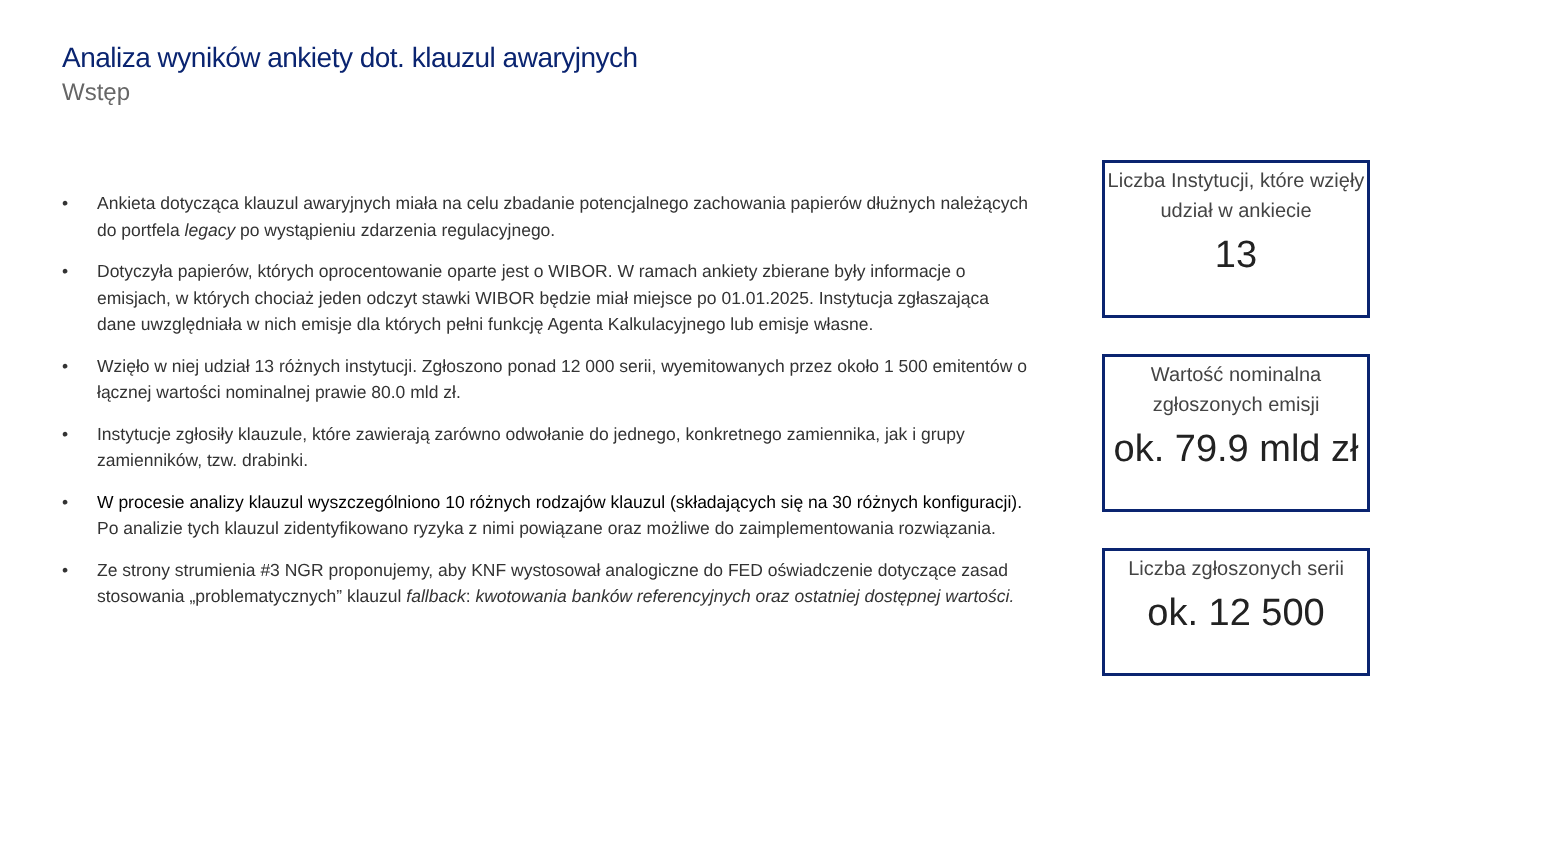Analiza wyników ankiety dot. klauzul awaryjnych
Wstęp
• Ankieta dotycząca klauzul awaryjnych miała na celu zbadanie potencjalnego zachowania papierów dłużnych należących do portfela legacy po wystąpieniu zdarzenia regulacyjnego.
• Dotyczyła papierów, których oprocentowanie oparte jest o WIBOR. W ramach ankiety zbierane były informacje o emisjach, w których chociaż jeden odczyt stawki WIBOR będzie miał miejsce po 01.01.2025. Instytucja zgłaszająca dane uwzględniała w nich emisje dla których pełni funkcję Agenta Kalkulacyjnego lub emisje własne.
• Wzięło w niej udział 13 różnych instytucji. Zgłoszono ponad 12 000 serii, wyemitowanych przez około 1 500 emitentów o łącznej wartości nominalnej prawie 80.0 mld zł.
• Instytucje zgłosiły klauzule, które zawierają zarówno odwołanie do jednego, konkretnego zamiennika, jak i grupy zamienników, tzw. drabinki.
• W procesie analizy klauzul wyszczególniono 10 różnych rodzajów klauzul (składających się na 30 różnych konfiguracji). Po analizie tych klauzul zidentyfikowano ryzyka z nimi powiązane oraz możliwe do zaimplementowania rozwiązania.
• Ze strony strumienia #3 NGR proponujemy, aby KNF wystosował analogiczne do FED oświadczenie dotyczące zasad stosowania „problematycznych” klauzul fallback: kwotowania banków referencyjnych oraz ostatniej dostępnej wartości.
Liczba Instytucji, które wzięły udział w ankiecie
13
Wartość nominalna zgłoszonych emisji
ok. 79.9 mld zł
Liczba zgłoszonych serii
ok. 12 500